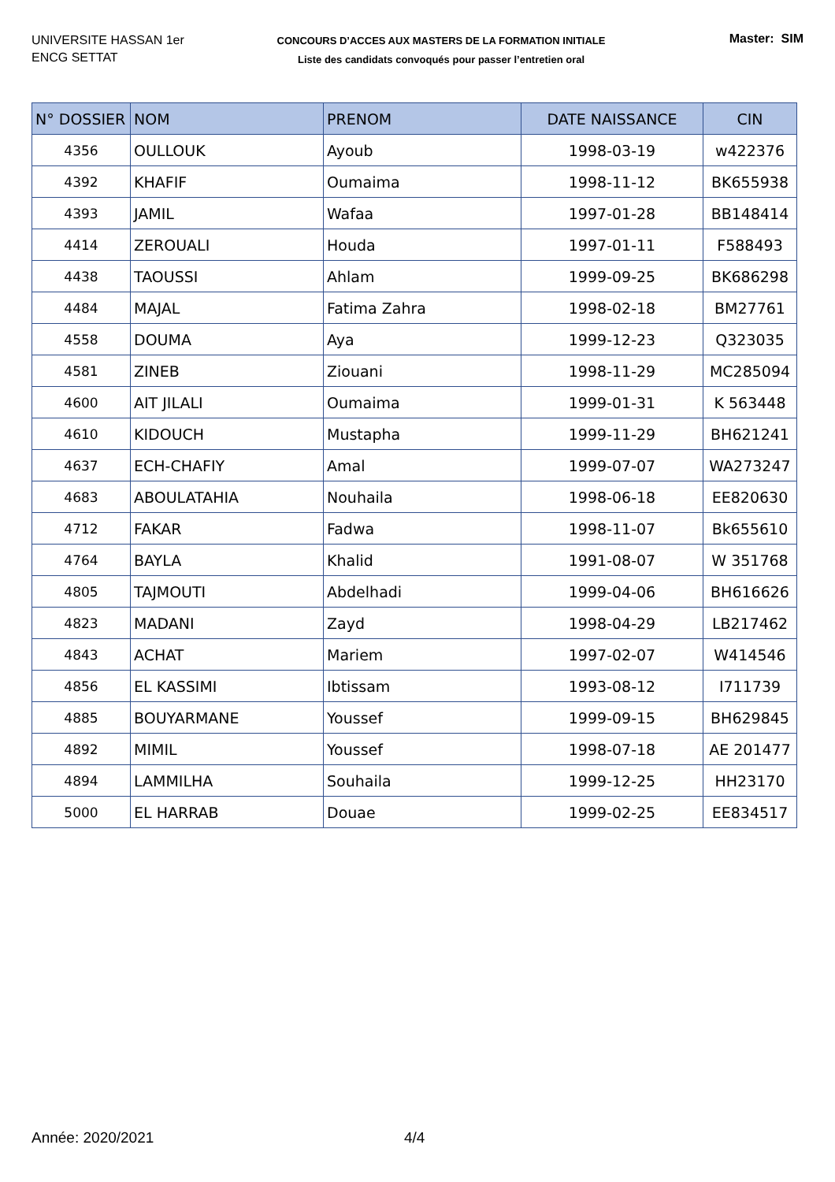UNIVERSITE HASSAN 1er
ENCG SETTAT
CONCOURS D’ACCES AUX MASTERS DE LA FORMATION INITIALE
Liste des candidats convoqués pour passer l’entretien oral
Master: SIM
| N° DOSSIER | NOM | PRENOM | DATE NAISSANCE | CIN |
| --- | --- | --- | --- | --- |
| 4356 | OULLOUK | Ayoub | 1998-03-19 | w422376 |
| 4392 | KHAFIF | Oumaima | 1998-11-12 | BK655938 |
| 4393 | JAMIL | Wafaa | 1997-01-28 | BB148414 |
| 4414 | ZEROUALI | Houda | 1997-01-11 | F588493 |
| 4438 | TAOUSSI | Ahlam | 1999-09-25 | BK686298 |
| 4484 | MAJAL | Fatima Zahra | 1998-02-18 | BM27761 |
| 4558 | DOUMA | Aya | 1999-12-23 | Q323035 |
| 4581 | ZINEB | Ziouani | 1998-11-29 | MC285094 |
| 4600 | AIT JILALI | Oumaima | 1999-01-31 | K 563448 |
| 4610 | KIDOUCH | Mustapha | 1999-11-29 | BH621241 |
| 4637 | ECH-CHAFIY | Amal | 1999-07-07 | WA273247 |
| 4683 | ABOULATAHIA | Nouhaila | 1998-06-18 | EE820630 |
| 4712 | FAKAR | Fadwa | 1998-11-07 | Bk655610 |
| 4764 | BAYLA | Khalid | 1991-08-07 | W 351768 |
| 4805 | TAJMOUTI | Abdelhadi | 1999-04-06 | BH616626 |
| 4823 | MADANI | Zayd | 1998-04-29 | LB217462 |
| 4843 | ACHAT | Mariem | 1997-02-07 | W414546 |
| 4856 | EL KASSIMI | Ibtissam | 1993-08-12 | I711739 |
| 4885 | BOUYARMANE | Youssef | 1999-09-15 | BH629845 |
| 4892 | MIMIL | Youssef | 1998-07-18 | AE 201477 |
| 4894 | LAMMILHA | Souhaila | 1999-12-25 | HH23170 |
| 5000 | EL HARRAB | Douae | 1999-02-25 | EE834517 |
Année: 2020/2021 4/4